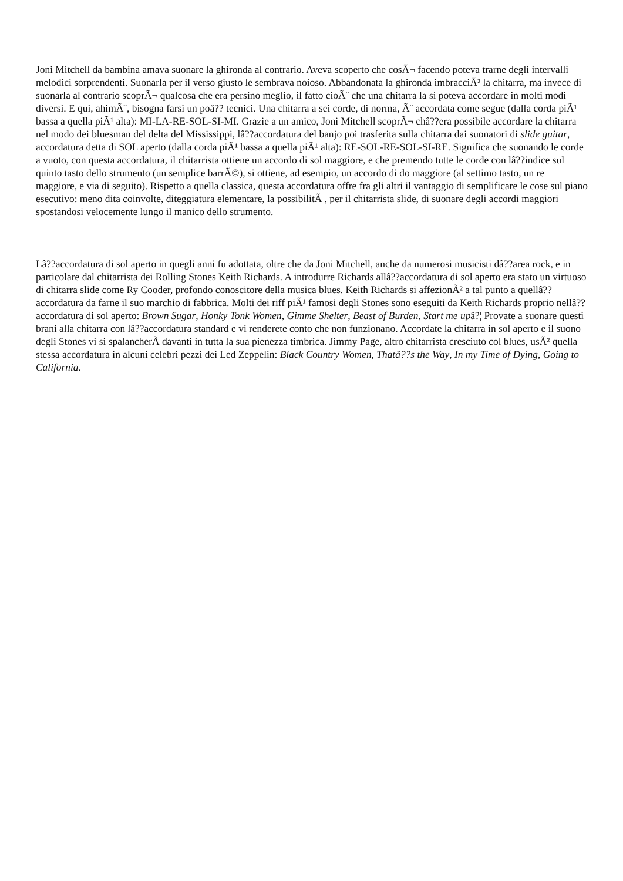Joni Mitchell da bambina amava suonare la ghironda al contrario. Aveva scoperto che cosÃ¬ facendo poteva trarne degli intervalli melodici sorprendenti. Suonarla per il verso giusto le sembrava noioso. Abbandonata la ghironda imbracciÃ² la chitarra, ma invece di suonarla al contrario scoprÃ¬ qualcosa che era persino meglio, il fatto cioÃ¨ che una chitarra la si poteva accordare in molti modi diversi. E qui, ahimÃ¨, bisogna farsi un poâ?? tecnici. Una chitarra a sei corde, di norma, Ã¨ accordata come segue (dalla corda piÃ¹ bassa a quella piÃ¹ alta): MI-LA-RE-SOL-SI-MI. Grazie a un amico, Joni Mitchell scoprÃ¬ châ??era possibile accordare la chitarra nel modo dei bluesman del delta del Mississippi, lâ??accordatura del banjo poi trasferita sulla chitarra dai suonatori di slide guitar, accordatura detta di SOL aperto (dalla corda piÃ¹ bassa a quella piÃ¹ alta): RE-SOL-RE-SOL-SI-RE. Significa che suonando le corde a vuoto, con questa accordatura, il chitarrista ottiene un accordo di sol maggiore, e che premendo tutte le corde con lâ??indice sul quinto tasto dello strumento (un semplice barrÃ©), si ottiene, ad esempio, un accordo di do maggiore (al settimo tasto, un re maggiore, e via di seguito). Rispetto a quella classica, questa accordatura offre fra gli altri il vantaggio di semplificare le cose sul piano esecutivo: meno dita coinvolte, diteggiatura elementare, la possibilitÃ , per il chitarrista slide, di suonare degli accordi maggiori spostandosi velocemente lungo il manico dello strumento.
Lâ??accordatura di sol aperto in quegli anni fu adottata, oltre che da Joni Mitchell, anche da numerosi musicisti dâ??area rock, e in particolare dal chitarrista dei Rolling Stones Keith Richards. A introdurre Richards allâ??accordatura di sol aperto era stato un virtuoso di chitarra slide come Ry Cooder, profondo conoscitore della musica blues. Keith Richards si affezionÃ² a tal punto a quellâ??accordatura da farne il suo marchio di fabbrica. Molti dei riff piÃ¹ famosi degli Stones sono eseguiti da Keith Richards proprio nellâ??accordatura di sol aperto: Brown Sugar, Honky Tonk Women, Gimme Shelter, Beast of Burden, Start me upâ?¦ Provate a suonare questi brani alla chitarra con lâ??accordatura standard e vi renderete conto che non funzionano. Accordate la chitarra in sol aperto e il suono degli Stones vi si spalancherÃ davanti in tutta la sua pienezza timbrica. Jimmy Page, altro chitarrista cresciuto col blues, usÃ² quella stessa accordatura in alcuni celebri pezzi dei Led Zeppelin: Black Country Women, Thatâ??s the Way, In my Time of Dying, Going to California.